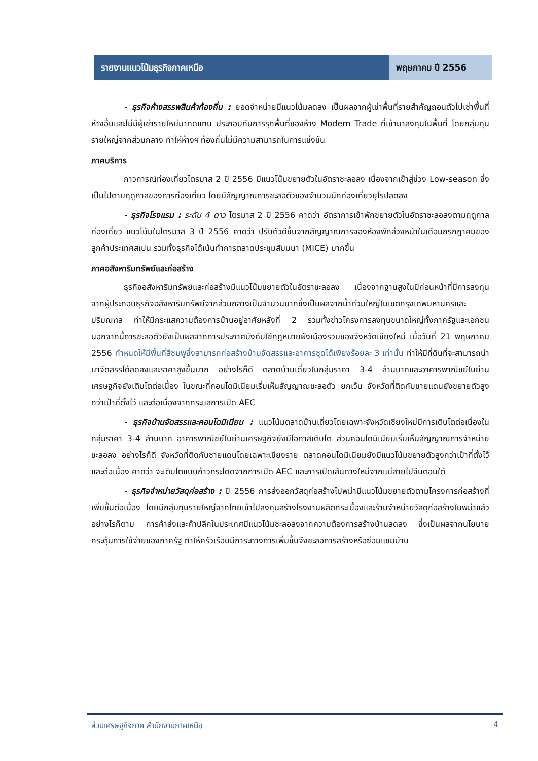รายงานแนวโน้มธุรกิจภาคเหนือ พฤษภาคม ปี 2556
- ธุรกิจห้างสรรพสินค้าท้องถิ่น : ยอดจำหน่ายมีแนวโน้มลดลง เป็นผลจากผู้เช่าพื้นที่รายสำคัญถอนตัวไปเช่าพื้นที่ห้างอื่นและไม่มีผู้เช่ารายใหม่มาทดแทน ประกอบกับการรุกพื้นที่ของห้าง Modern Trade ที่เข้ามาลงทุนในพื้นที่ โดยกลุ่มทุนรายใหญ่จากส่วนกลาง ทำให้ห้างฯ ท้องถิ่นไม่มีความสามารถในการแข่งขัน
ภาคบริการ
ภาวการณ์ท่องเที่ยวไตรมาส 2 ปี 2556 มีแนวโน้มขยายตัวในอัตราชะลอลง เนื่องจากเข้าสู่ช่วง Low-season ซึ่งเป็นไปตามฤดูกาลของการท่องเที่ยว โดยมีสัญญาณการชะลอตัวของจำนวนนักท่องเที่ยวยุโรปลดลง
- ธุรกิจโรงแรม : ระดับ 4 ดาว ไตรมาส 2 ปี 2556 คาดว่า อัตราการเข้าพักขยายตัวในอัตราชะลอลงตามฤดูกาลท่องเที่ยว แนวโน้มในไตรมาส 3 ปี 2556 คาดว่า ปรับตัวดีขึ้นจากสัญญาณการจองห้องพักล่วงหน้าในเดือนกรกฎาคมของลูกค้าประเทศสเปน รวมทั้งธุรกิจได้เน้นทำการตลาดประชุมสัมมนา (MICE) มากขึ้น
ภาคอสังหาริมทรัพย์และก่อสร้าง
ธุรกิจอสังหาริมทรัพย์และก่อสร้างมีแนวโน้มขยายตัวในอัตราชะลอลง เนื่องจากฐานสูงในปีก่อนหน้าที่มีการลงทุนจากผู้ประกอบธุรกิจอสังหาริมทรัพย์จากส่วนกลางเป็นจำนวนมากซึ่งเป็นผลจากน้ำท่วมใหญ่ในเขตกรุงเทพมหานครและปริมณฑล ทำให้มีกระแสความต้องการบ้านอยู่อาศัยหลังที่ 2 รวมทั้งข่าวโครงการลงทุนขนาดใหญ่ทั้งภาครัฐและเอกชน นอกจากนี้การชะลอตัวยังเป็นผลจากการประกาศบังคับใช้กฎหมายผังเมืองรวมของจังหวัดเชียงใหม่ เมื่อวันที่ 21 พฤษภาคม 2556 กำหนดให้มีพื้นที่สีชมพูซึ่งสามารถก่อสร้างบ้านจัดสรรและอาคารชุดได้เพียงร้อยละ 3 เท่านั้น ทำให้มีที่ดินที่จะสามารถนำมาจัดสรรได้ลดลงและราคาสูงขึ้นมาก อย่างไรก็ดี ตลาดบ้านเดี่ยวในกลุ่มราคา 3-4 ล้านบาทและอาคารพาณิชย์ในย่านเศรษฐกิจยังเติบโตต่อเนื่อง ในขณะที่คอนโดมิเนียมเริ่มเห็นสัญญาณชะลอตัว ยกเว้น จังหวัดที่ติดกับชายแดนยังขยายตัวสูงกว่าเป้าที่ตั้งไว้ และต่อเนื่องจากกระแสการเปิด AEC
- ธุรกิจบ้านจัดสรรและคอนโดมิเนียม : แนวโน้มตลาดบ้านเดี่ยวโดยเฉพาะจังหวัดเชียงใหม่มีการเติบโตต่อเนื่องในกลุ่มราคา 3-4 ล้านบาท อาคารพาณิชย์ในย่านเศรษฐกิจยังมีโอกาสเติบโต ส่วนคอนโดมิเนียมเริ่มเห็นสัญญาณการจำหน่ายชะลอลง อย่างไรก็ดี จังหวัดที่ติดกับชายแดนโดยเฉพาะเชียงราย ตลาดคอนโดมิเนียมยังมีแนวโน้มขยายตัวสูงกว่าเป้าที่ตั้งไว้ และต่อเนื่อง คาดว่า จะเติบโตแบบก้าวกระโดดจากการเปิด AEC และการเปิดเส้นทางใหม่จากแม่สายไปจีนตอนใต้
- ธุรกิจจำหน่ายวัสดุก่อสร้าง : ปี 2556 การส่งออกวัสดุก่อสร้างไปพม่ามีแนวโน้มขยายตัวตามโครงการก่อสร้างที่เพิ่มขึ้นต่อเนื่อง โดยมีกลุ่มทุนรายใหญ่จากไทยเข้าไปลงทุนสร้างโรงงานผลิตกระเบื้องและร้านจำหน่ายวัสดุก่อสร้างในพม่าแล้ว อย่างไรก็ตาม การค้าส่งและค้าปลีกในประเทศมีแนวโน้มชะลอลงจากความต้องการสร้างบ้านลดลง ซึ่งเป็นผลจากนโยบายกระตุ้นการใช้จ่ายของภาครัฐ ทำให้ครัวเรือนมีภาระทางการเพิ่มขึ้นจึงชะลอการสร้างหรือซ่อมแซมบ้าน
ส่วนเศรษฐกิจภาค สำนักงานภาคเหนือ 4